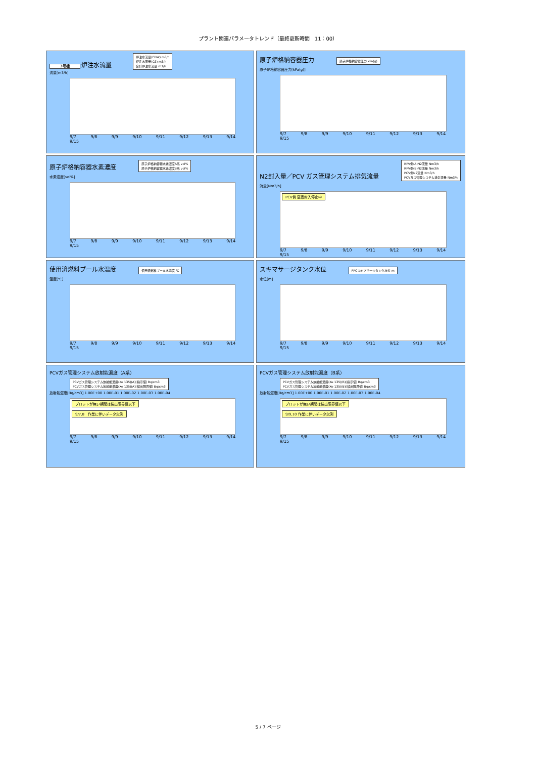プラント関連パラメータトレンド（最終更新時間　11：00）
3号機 炉注水流量 炉注水流量(FDW) m3/h
炉注水流量(CS) m3/h
合計炉注水流量 m3/h
流量[m3/h]
9/7 9/8 9/9 9/10 9/11 9/12 9/13 9/14 9/15
原子炉格納容器圧力 原子炉格納容器圧力 kPa(g)
原子炉格納容器圧力[kPa(g)]
9/7 9/8 9/9 9/10 9/11 9/12 9/13 9/14 9/15
原子炉格納容器水素濃度 原子炉格納容器水素濃度A系 vol%
原子炉格納容器水素濃度B系 vol%
水素濃度[vol%]
9/7 9/8 9/9 9/10 9/11 9/12 9/13 9/14 9/15
N2封入量／PCV ガス管理システム排気流量 RPV側(A)N2流量 Nm3/h
RPV側(B)N2流量 Nm3/h
PCV側N2流量 Nm3/h
PCVガス管理システム排気流量 Nm3/h
流量[Nm3/h]
PCV側 窒素封入停止中
9/7 9/8 9/9 9/10 9/11 9/12 9/13 9/14 9/15
使用済燃料プール水温度 使用済燃料プール水温度 ℃
温度[℃]
9/7 9/8 9/9 9/10 9/11 9/12 9/13 9/14 9/15
スキマサージタンク水位 FPCスキマサージタンク水位 m
水位[m]
9/7 9/8 9/9 9/10 9/11 9/12 9/13 9/14 9/15
PCVガス管理システム放射能濃度（A系）
PCVガス管理システム放射能濃度(Xe 135)(A)[指示値] Bq/cm3
PCVガス管理システム放射能濃度(Xe 135)(A)[検出限界値] Bq/cm3
放射能濃度[Bq/cm3] 1.00E+00 1.00E-01 1.00E-02 1.00E-03 1.00E-04
プロットが無い期間は検出限界値以下
9/7,8　作業に伴いデータ欠測
9/7 9/8 9/9 9/10 9/11 9/12 9/13 9/14 9/15
PCVガス管理システム放射能濃度（B系）
PCVガス管理システム放射能濃度(Xe 135)(B)[指示値] Bq/cm3
PCVガス管理システム放射能濃度(Xe 135)(B)[検出限界値] Bq/cm3
放射能濃度[Bq/cm3] 1.00E+00 1.00E-01 1.00E-02 1.00E-03 1.00E-04
プロットが無い期間は検出限界値以下
9/9,10 作業に伴いデータ欠測
9/7 9/8 9/9 9/10 9/11 9/12 9/13 9/14 9/15
5 / 7 ページ